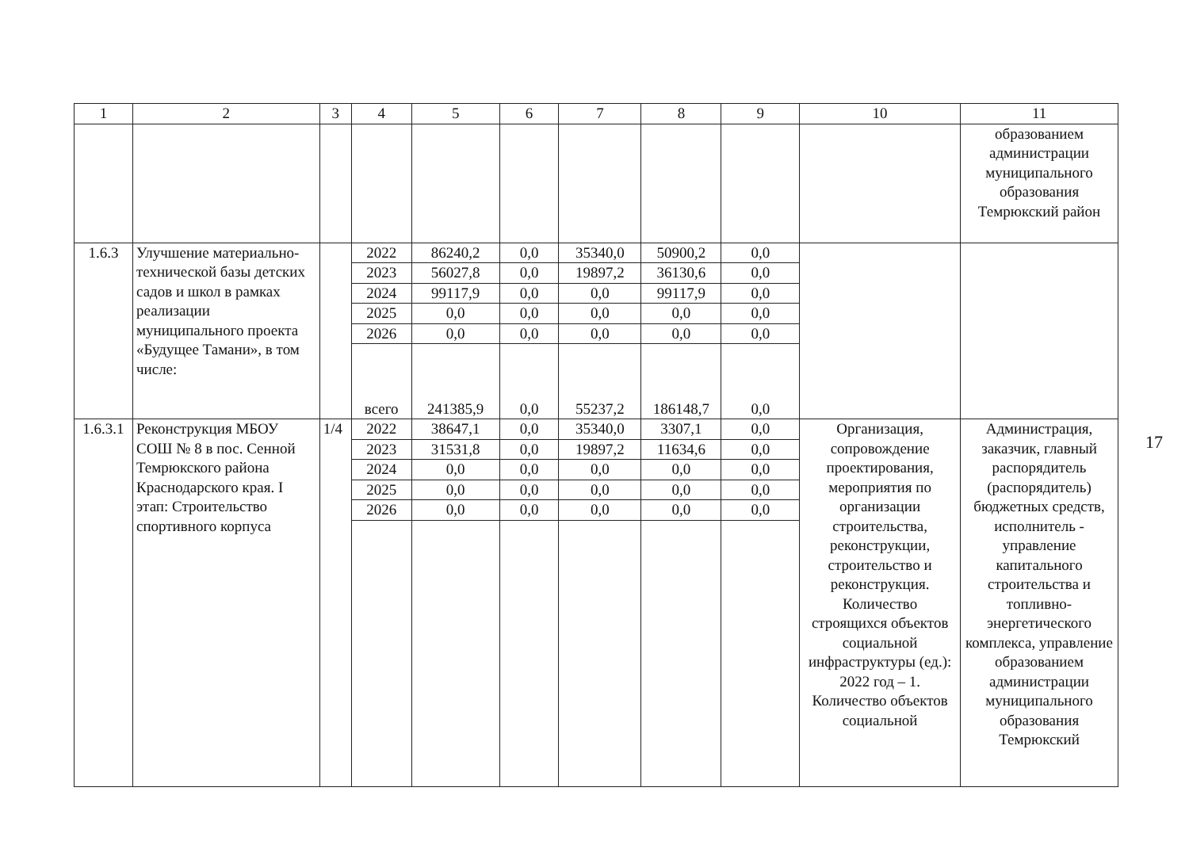| 1 | 2 | 3 | 4 | 5 | 6 | 7 | 8 | 9 | 10 | 11 |
| --- | --- | --- | --- | --- | --- | --- | --- | --- | --- | --- |
| | | | | | | | | | | образованием администрации муниципального образования Темрюкский район |
| 1.6.3 | Улучшение материально-технической базы детских садов и школ в рамках реализации муниципального проекта «Будущее Тамани», в том числе: | | 2022 | 86240,2 | 0,0 | 35340,0 | 50900,2 | 0,0 | | |
| | | | 2023 | 56027,8 | 0,0 | 19897,2 | 36130,6 | 0,0 | | |
| | | | 2024 | 99117,9 | 0,0 | 0,0 | 99117,9 | 0,0 | | |
| | | | 2025 | 0,0 | 0,0 | 0,0 | 0,0 | 0,0 | | |
| | | | 2026 | 0,0 | 0,0 | 0,0 | 0,0 | 0,0 | | |
| | | | всего | 241385,9 | 0,0 | 55237,2 | 186148,7 | 0,0 | | |
| 1.6.3.1 | Реконструкция МБОУ СОШ № 8 в пос. Сенной Темрюкского района Краснодарского края. I этап: Строительство спортивного корпуса | 1/4 | 2022 | 38647,1 | 0,0 | 35340,0 | 3307,1 | 0,0 | Организация, сопровождение проектирования, мероприятия по организации строительства, реконструкции, строительство и реконструкция. Количество строящихся объектов социальной инфраструктуры (ед.): 2022 год – 1. Количество объектов социальной | Администрация, заказчик, главный распорядитель (распорядитель) бюджетных средств, исполнитель - управление капитального строительства и топливно-энергетического комплекса, управление образованием администрации муниципального образования Темрюкский |
| | | | 2023 | 31531,8 | 0,0 | 19897,2 | 11634,6 | 0,0 | | |
| | | | 2024 | 0,0 | 0,0 | 0,0 | 0,0 | 0,0 | | |
| | | | 2025 | 0,0 | 0,0 | 0,0 | 0,0 | 0,0 | | |
| | | | 2026 | 0,0 | 0,0 | 0,0 | 0,0 | 0,0 | | |
17